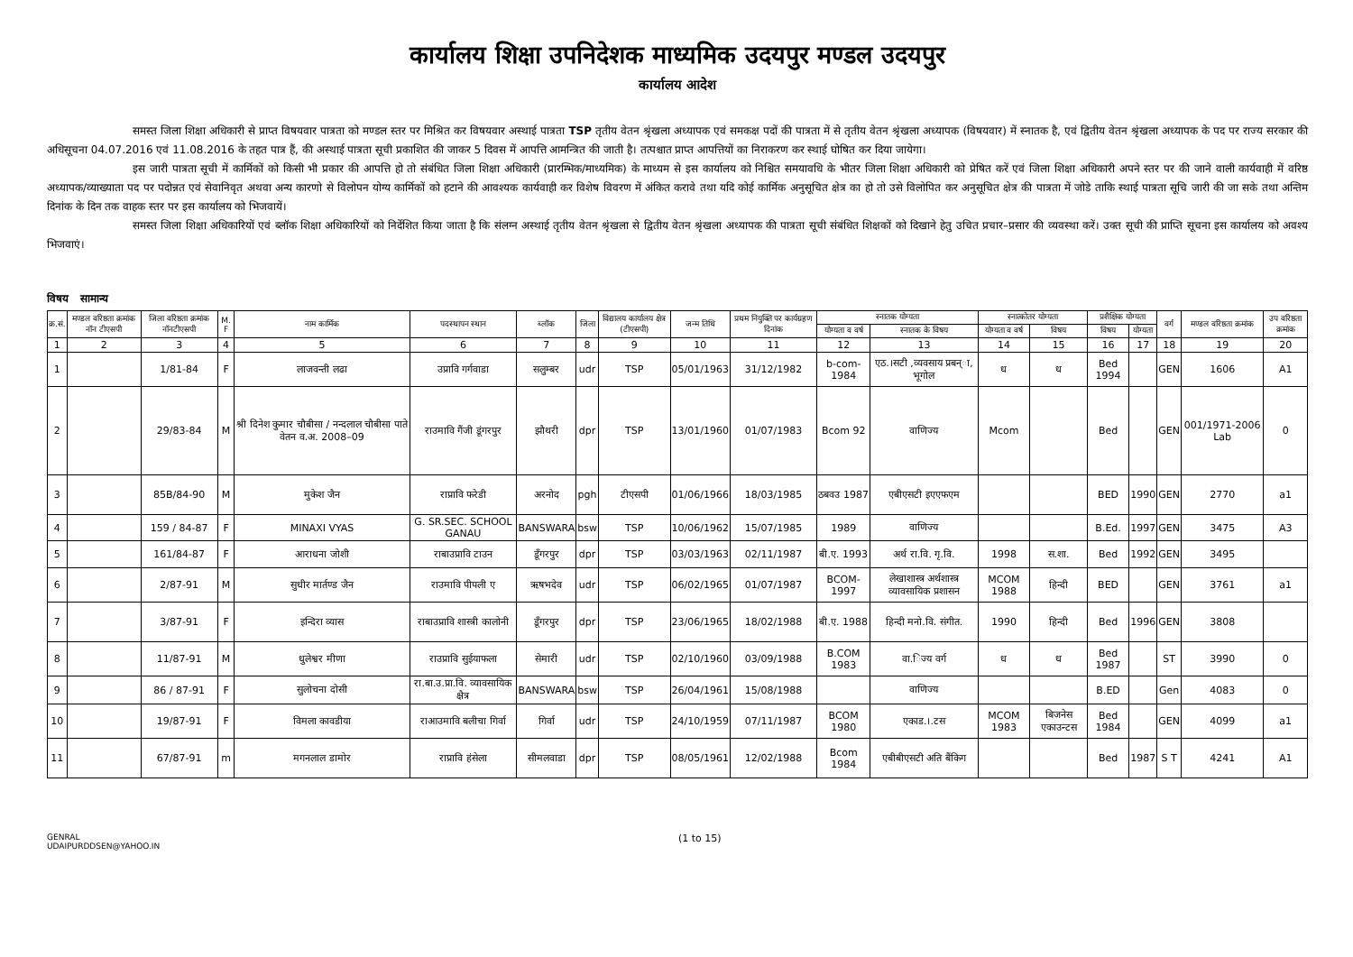कार्यालय शिक्षा उपनिदेशक माध्यमिक उदयपुर मण्डल उदयपुर
कार्यालय आदेश
समस्त जिला शिक्षा अधिकारी से प्राप्त विषयवार पात्रता को मण्डल स्तर पर मिश्रित कर विषयवार अस्थाई पात्रता TSP तृतीय वेतन श्रृंखला अध्यापक एवं समकक्ष पदों की पात्रता में से तृतीय वेतन श्रृंखला अध्यापक (विषयवार) में स्नातक है, एवं द्वितीय वेतन श्रृंखला अध्यापक के पद पर राज्य सरकार की अधिसूचना 04.07.2016 एवं 11.08.2016 के तहत पात्र हैं, की अस्थाई पात्रता सूची प्रकाशित की जाकर 5 दिवस में आपत्ति आमन्त्रित की जाती है। तत्पश्चात प्राप्त आपत्तियों का निराकरण कर स्थाई घोषित कर दिया जायेगा।
इस जारी पात्रता सूची में कार्मिकों को किसी भी प्रकार की आपत्ति हो तो संबंधित जिला शिक्षा अधिकारी (प्रारम्भिक/माध्यमिक) के माध्यम से इस कार्यालय को निश्चित समयावधि के भीतर जिला शिक्षा अधिकारी को प्रेषित करें एवं जिला शिक्षा अधिकारी अपने स्तर पर की जाने वाली कार्यवाही में वरिष्ठ अध्यापक/व्याख्याता पद पर पदोन्नत एवं सेवानिवृत अथवा अन्य कारणो से विलोपन योग्य कार्मिकों को हटाने की आवश्यक कार्यवाही कर विशेष विवरण में अंकित करावे तथा यदि कोई कार्मिक अनुसूचित क्षेत्र का हो तो उसे विलोपित कर अनुसूचित क्षेत्र की पात्रता में जोडे ताकि स्थाई पात्रता सूचि जारी की जा सके तथा अन्तिम दिनांक के दिन तक वाहक स्तर पर इस कार्यालय को भिजवायें।
समस्त जिला शिक्षा अधिकारियों एवं ब्लॉक शिक्षा अधिकारियों को निर्देशित किया जाता है कि संलग्न अस्थाई तृतीय वेतन श्रृंखला से द्वितीय वेतन श्रृंखला अध्यापक की पात्रता सूची संबंधित शिक्षकों को दिखाने हेतु उचित प्रचार–प्रसार की व्यवस्था करें। उक्त सूची की प्राप्ति सूचना इस कार्यालय को अवश्य भिजवाएं।
विषय सामान्य
| क्र.सं. | मण्डल वरिष्ठता क्रमांक नॉन टीएसपी | जिला वरिष्ठता क्रमांक नॉनटीएसपी | M. F | नाम कार्मिक | पदस्थापन स्थान | ब्लॉक | जिला | विद्यालय कार्यालय क्षेत्र (टीएसपी) | जन्म तिथि | प्रथम नियुक्ति पर कार्यग्रहण दिनांक | स्नातक योग्यता | | स्नात्कोतर योग्यता | | प्रशैक्षिक योग्यता | | वर्ग | मण्डल वरिष्ठता क्रमांक | उप वरिष्ठता क्रमांक |
| --- | --- | --- | --- | --- | --- | --- | --- | --- | --- | --- | --- | --- | --- | --- | --- | --- | --- | --- | --- |
| | | | | | | | | | | | योग्यता व वर्ष | स्नातक के विषय | योग्यता व वर्ष | विषय | विषय | योग्यता | | | |
| 1 | 2 | 3 | 4 | 5 | 6 | 7 | 8 | 9 | 10 | 11 | 12 | 13 | 14 | 15 | 16 | 17 | 18 | 19 | 20 |
| 1 | | 1/81-84 | F | लाजवन्ती लढा | उप्रावि गर्गवाडा | सलुम्बर | udr | TSP | 05/01/1963 | 31/12/1982 | b-com-1984 | एठ.।सटी ,व्यवसाय प्रबन्ा, भूगोल | ध | ध | Bed 1994 | | GEN | 1606 | A1 |
| 2 | | 29/83-84 | M | श्री दिनेश कुमार चौबीसा / नन्दलाल चौबीसा पाते वेतन व.अ. 2008–09 | राउमावि गैंजी डूंगरपुर | झौथरी | dpr | TSP | 13/01/1960 | 01/07/1983 | Bcom 92 | वाणिज्य | Mcom | | Bed | | GEN | 001/1971-2006 Lab | 0 |
| 3 | | 85B/84-90 | M | मुकेश जैन | राप्रावि फरेडी | अरनोद | pgh | टीएसपी | 01/06/1966 | 18/03/1985 | ठबवउ 1987 | एबीएसटी इएएफएम | | | BED | 1990 | GEN | 2770 | a1 |
| 4 | | 159 / 84-87 | F | MINAXI VYAS | G. SR.SEC. SCHOOL GANAU | BANSWARA | bsw | TSP | 10/06/1962 | 15/07/1985 | 1989 | वाणिज्य | | | B.Ed. | 1997 | GEN | 3475 | A3 |
| 5 | | 161/84-87 | F | आराधना जोशी | राबाउप्रावि टाउन | डूँगरपुर | dpr | TSP | 03/03/1963 | 02/11/1987 | बी.ए. 1993 | अर्थ रा.वि. गृ.वि. | 1998 | स.शा. | Bed | 1992 | GEN | 3495 | |
| 6 | | 2/87-91 | M | सुधीर मार्तण्ड जैन | राउमावि पीपली ए | ऋषभदेव | udr | TSP | 06/02/1965 | 01/07/1987 | BCOM-1997 | लेखाशास्त्र अर्थशास्त्र व्यावसायिक प्रशासन | MCOM 1988 | हिन्दी | BED | | GEN | 3761 | a1 |
| 7 | | 3/87-91 | F | इन्दिरा व्यास | राबाउप्रावि शास्त्री कालोनी | डूँगरपुर | dpr | TSP | 23/06/1965 | 18/02/1988 | बी.ए. 1988 | हिन्दी मनो.वि. संगीत. | 1990 | हिन्दी | Bed | 1996 | GEN | 3808 | |
| 8 | | 11/87-91 | M | धुलेश्वर मीणा | राउप्रावि सुईयाफला | सेमारी | udr | TSP | 02/10/1960 | 03/09/1988 | B.COM 1983 | वा.िज्य वर्ग | ध | ध | Bed 1987 | | ST | 3990 | 0 |
| 9 | | 86 / 87-91 | F | सुलोचना दोसी | रा.बा.उ.प्रा.वि. व्यावसायिक क्षैत्र | BANSWARA | bsw | TSP | 26/04/1961 | 15/08/1988 | | वाणिज्य | | | B.ED | | Gen | 4083 | 0 |
| 10 | | 19/87-91 | F | विमला कावडीया | राआउमावि बलीचा गिर्वा | गिर्वा | udr | TSP | 24/10/1959 | 07/11/1987 | BCOM 1980 | एकाड.।.टस | MCOM 1983 | बिजनेस एकाउन्टस | Bed 1984 | | GEN | 4099 | a1 |
| 11 | | 67/87-91 | m | मगनलाल डामोर | राप्रावि हंसेला | सीमलवाडा | dpr | TSP | 08/05/1961 | 12/02/1988 | Bcom 1984 | एबीबीएसटी अति बैंकिग | | | Bed | 1987 | S T | 4241 | A1 |
GENRAL
UDAIPURDDSEN@YAHOO.IN
(1 to 15)